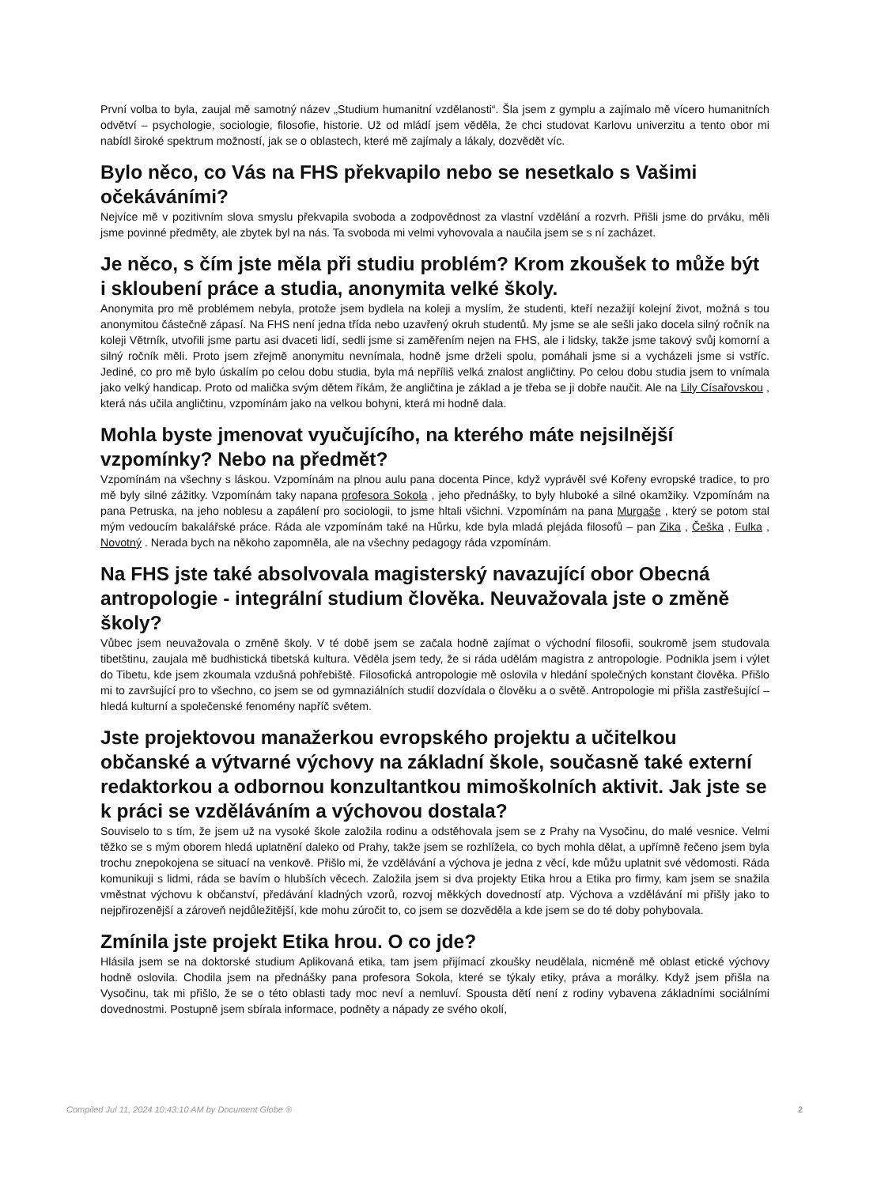První volba to byla, zaujal mě samotný název „Studium humanitní vzdělanosti“. Šla jsem z gymplu a zajímalo mě vícero humanitních odvětví – psychologie, sociologie, filosofie, historie. Už od mládí jsem věděla, že chci studovat Karlovu univerzitu a tento obor mi nabídl široké spektrum možností, jak se o oblastech, které mě zajímaly a lákaly, dozvědět víc.
Bylo něco, co Vás na FHS překvapilo nebo se nesetkalo s Vašimi očekáváními?
Nejvíce mě v pozitivním slova smyslu překvapila svoboda a zodpovědnost za vlastní vzdělání a rozvrh. Přišli jsme do prváku, měli jsme povinné předměty, ale zbytek byl na nás. Ta svoboda mi velmi vyhovovala a naučila jsem se s ní zacházet.
Je něco, s čím jste měla při studiu problém? Krom zkoušek to může být i skloubení práce a studia, anonymita velké školy.
Anonymita pro mě problémem nebyla, protože jsem bydlela na koleji a myslím, že studenti, kteří nezažijí kolejní život, možná s tou anonymitou částečně zápasí. Na FHS není jedna třída nebo uzavřený okruh studentů. My jsme se ale sešli jako docela silný ročník na koleji Větrník, utvořili jsme partu asi dvaceti lidí, sedli jsme si zaměřením nejen na FHS, ale i lidsky, takže jsme takový svůj komorní a silný ročník měli. Proto jsem zřejmě anonymitu nevnímala, hodně jsme drželi spolu, pomáhali jsme si a vycházeli jsme si vstříc. Jediné, co pro mě bylo úskalím po celou dobu studia, byla má nepříliš velká znalost angličtiny. Po celou dobu studia jsem to vnímala jako velký handicap. Proto od malička svým dětem říkám, že angličtina je základ a je třeba se ji dobře naučit. Ale na Lily Císařovskou , která nás učila angličtinu, vzpomínám jako na velkou bohyni, která mi hodně dala.
Mohla byste jmenovat vyučujícího, na kterého máte nejsilnější vzpomínky? Nebo na předmět?
Vzpomínám na všechny s láskou. Vzpomínám na plnou aulu pana docenta Pince, když vyprávěl své Kořeny evropské tradice, to pro mě byly silné zážitky. Vzpomínám taky napana profesora Sokola , jeho přednášky, to byly hluboké a silné okamžiky. Vzpomínám na pana Petruska, na jeho noblesu a zapálení pro sociologii, to jsme hltali všichni. Vzpomínám na pana Murgaše , který se potom stal mým vedoucím bakalářské práce. Ráda ale vzpomínám také na Hůrku, kde byla mladá plejáda filosofů – pan Zika , Češka , Fulka , Novotný . Nerada bych na někoho zapomněla, ale na všechny pedagogy ráda vzpomínám.
Na FHS jste také absolvovala magisterský navazující obor Obecná antropologie - integrální studium člověka. Neuvažovala jste o změně školy?
Vůbec jsem neuvažovala o změně školy. V té době jsem se začala hodně zajímat o východní filosofii, soukromě jsem studovala tibetštinu, zaujala mě budhistická tibetská kultura. Věděla jsem tedy, že si ráda udělám magistra z antropologie. Podnikla jsem i výlet do Tibetu, kde jsem zkoumala vzdušná pohřebiště. Filosofická antropologie mě oslovila v hledání společných konstant člověka. Přišlo mi to završující pro to všechno, co jsem se od gymnaziálních studií dozvídala o člověku a o světě. Antropologie mi přišla zastřešující – hledá kulturní a společenské fenomény napříč světem.
Jste projektovou manažerkou evropského projektu a učitelkou občanské a výtvarné výchovy na základní škole, současně také externí redaktorkou a odbornou konzultantkou mimoškolních aktivit. Jak jste se k práci se vzděláváním a výchovou dostala?
Souviselo to s tím, že jsem už na vysoké škole založila rodinu a odstěhovala jsem se z Prahy na Vysočinu, do malé vesnice. Velmi těžko se s mým oborem hledá uplatnění daleko od Prahy, takže jsem se rozhlížela, co bych mohla dělat, a upřímně řečeno jsem byla trochu znepokojena se situací na venkově. Přišlo mi, že vzdělávání a výchova je jedna z věcí, kde můžu uplatnit své vědomosti. Ráda komunikuji s lidmi, ráda se bavím o hlubších věcech. Založila jsem si dva projekty Etika hrou a Etika pro firmy, kam jsem se snažila vměstnat výchovu k občanství, předávání kladných vzorů, rozvoj měkkých dovedností atp. Výchova a vzdělávání mi přišly jako to nejpřirozenější a zároveň nejdůležitější, kde mohu zúročit to, co jsem se dozvěděla a kde jsem se do té doby pohybovala.
Zmínila jste projekt Etika hrou. O co jde?
Hlásila jsem se na doktorské studium Aplikovaná etika, tam jsem přijímací zkoušky neudělala, nicméně mě oblast etické výchovy hodně oslovila. Chodila jsem na přednášky pana profesora Sokola, které se týkaly etiky, práva a morálky. Když jsem přišla na Vysočinu, tak mi přišlo, že se o této oblasti tady moc neví a nemluví. Spousta dětí není z rodiny vybavena základními sociálními dovednostmi. Postupně jsem sbírala informace, podněty a nápady ze svého okolí,
Compiled Jul 11, 2024 10:43:10 AM by Document Globe ® 2